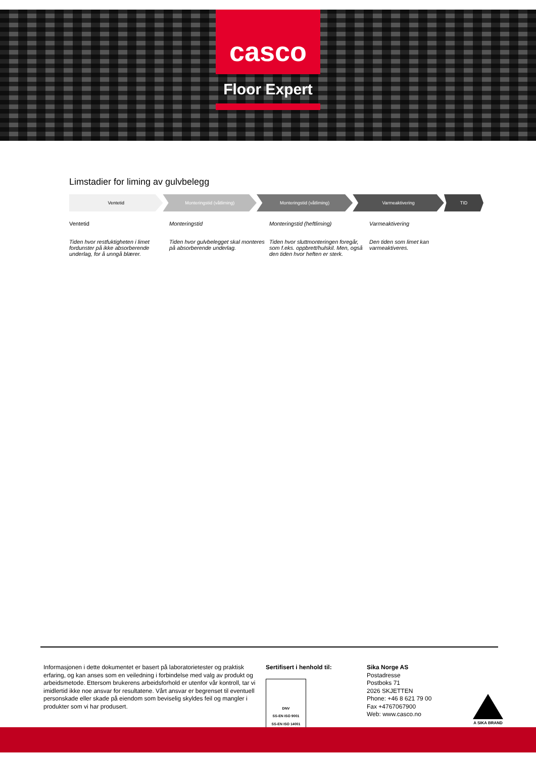casco
Floor Expert
Limstadier for liming av gulvbelegg
Ventetid Monteringstid (våtliming) Monteringstid (våtliming) Varmeaktivering TID
Ventetid
Tiden hvor restfuktigheten i limet fordunster på ikke absorberende underlag, for å unngå blærer.
Monteringstid
Tiden hvor gulvbelegget skal monteres på absorberende underlag.
Monteringstid (heftliming)
Tiden hvor sluttmonteringen foregår, som f.eks. oppbrett/hulskil. Men, også den tiden hvor heften er sterk.
Varmeaktivering
Den tiden som limet kan varmeaktiveres.
Informasjonen i dette dokumentet er basert på laboratorietester og praktisk erfaring, og kan anses som en veiledning i forbindelse med valg av produkt og arbeidsmetode. Ettersom brukerens arbeidsforhold er utenfor vår kontroll, tar vi imidlertid ikke noe ansvar for resultatene. Vårt ansvar er begrenset til eventuell personskade eller skade på eiendom som beviselig skyldes feil og mangler i produkter som vi har produsert.
Sertifisert i henhold til:
DNV
SS-EN ISO 9001
SS-EN ISO 14001
Sika Norge AS
Postadresse
Postboks 71
2026 SKJETTEN
Phone: +46 8 621 79 00
Fax +4767067900
Web: www.casco.no
A SIKA BRAND